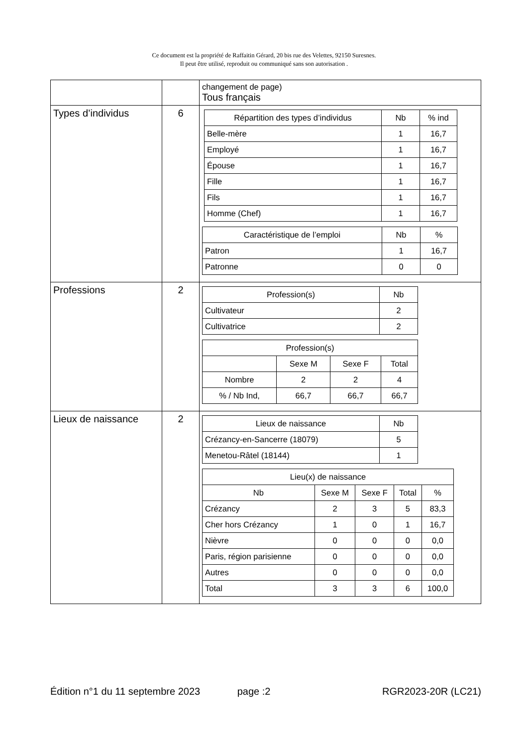Ce document est la propriété de Raffaitin Gérard, 20 bis rue des Velettes, 92150 Suresnes.
Il peut être utilisé, reproduit ou communiqué sans son autorisation .
| | | changement de page) Tous français |
| Types d’individus | 6 | / Répartition des types d’individus / Nb / % ind / / --- / --- / --- / / Belle-mère / 1 / 16,7 / / Employé / 1 / 16,7 / / Épouse / 1 / 16,7 / / Fille / 1 / 16,7 / / Fils / 1 / 16,7 / / Homme (Chef) / 1 / 16,7 / / Caractéristique de l’emploi / Nb / % / / --- / --- / --- / / Patron / 1 / 16,7 / / Patronne / 0 / 0 / |
| Professions | 2 | / Profession(s) / Nb / / --- / --- / / Cultivateur / 2 / / Cultivatrice / 2 / / Profession(s) / / / / / --- / --- / --- / --- / / / Sexe M / Sexe F / Total / / Nombre / 2 / 2 / 4 / / % / Nb Ind, / 66,7 / 66,7 / 66,7 / |
| Lieux de naissance | 2 | / Lieux de naissance / Nb / / --- / --- / / Crézancy-en-Sancerre (18079) / 5 / / Menetou-Râtel (18144) / 1 / / Lieu(x) de naissance / / / / / / --- / --- / --- / --- / --- / / Nb / Sexe M / Sexe F / Total / % / / Crézancy / 2 / 3 / 5 / 83,3 / / Cher hors Crézancy / 1 / 0 / 1 / 16,7 / / Nièvre / 0 / 0 / 0 / 0,0 / / Paris, région parisienne / 0 / 0 / 0 / 0,0 / / Autres / 0 / 0 / 0 / 0,0 / / Total / 3 / 3 / 6 / 100,0 / |
Édition n°1 du 11 septembre 2023 page :2 RGR2023-20R (LC21)